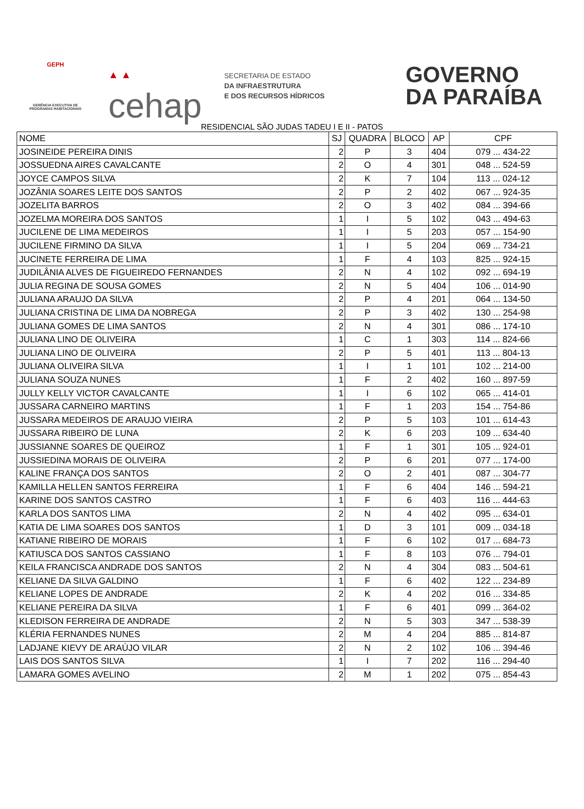GEPH
GERÊNCIA EXECUTIVA DE PROGRAMAS HABITACIONAIS
▲ ▲
cehap
SECRETARIA DE ESTADO
DA INFRAESTRUTURA
E DOS RECURSOS HÍDRICOS
GOVERNO
DA PARAÍBA
RESIDENCIAL SÃO JUDAS TADEU I E II - PATOS
| NOME | SJ | QUADRA | BLOCO | AP | CPF |
| --- | --- | --- | --- | --- | --- |
| JOSINEIDE PEREIRA DINIS | 2 | P | 3 | 404 | 079 ... 434-22 |
| JOSSUEDNA AIRES CAVALCANTE | 2 | O | 4 | 301 | 048 ... 524-59 |
| JOYCE CAMPOS SILVA | 2 | K | 7 | 104 | 113 ... 024-12 |
| JOZÂNIA SOARES LEITE DOS SANTOS | 2 | P | 2 | 402 | 067 ... 924-35 |
| JOZELITA BARROS | 2 | O | 3 | 402 | 084 ... 394-66 |
| JOZELMA MOREIRA DOS SANTOS | 1 | I | 5 | 102 | 043 ... 494-63 |
| JUCILENE DE LIMA MEDEIROS | 1 | I | 5 | 203 | 057 ... 154-90 |
| JUCILENE FIRMINO DA SILVA | 1 | I | 5 | 204 | 069 ... 734-21 |
| JUCINETE FERREIRA DE LIMA | 1 | F | 4 | 103 | 825 ... 924-15 |
| JUDILÂNIA ALVES DE FIGUEIREDO FERNANDES | 2 | N | 4 | 102 | 092 ... 694-19 |
| JULIA REGINA DE SOUSA GOMES | 2 | N | 5 | 404 | 106 ... 014-90 |
| JULIANA ARAUJO DA SILVA | 2 | P | 4 | 201 | 064 ... 134-50 |
| JULIANA CRISTINA DE LIMA DA NOBREGA | 2 | P | 3 | 402 | 130 ... 254-98 |
| JULIANA GOMES DE LIMA SANTOS | 2 | N | 4 | 301 | 086 ... 174-10 |
| JULIANA LINO DE OLIVEIRA | 1 | C | 1 | 303 | 114 ... 824-66 |
| JULIANA LINO DE OLIVEIRA | 2 | P | 5 | 401 | 113 ... 804-13 |
| JULIANA OLIVEIRA SILVA | 1 | I | 1 | 101 | 102 ... 214-00 |
| JULIANA SOUZA NUNES | 1 | F | 2 | 402 | 160 ... 897-59 |
| JULLY KELLY VICTOR CAVALCANTE | 1 | I | 6 | 102 | 065 ... 414-01 |
| JUSSARA CARNEIRO MARTINS | 1 | F | 1 | 203 | 154 ... 754-86 |
| JUSSARA MEDEIROS DE ARAUJO VIEIRA | 2 | P | 5 | 103 | 101 ... 614-43 |
| JUSSARA RIBEIRO DE LUNA | 2 | K | 6 | 203 | 109 ... 634-40 |
| JUSSIANNE SOARES DE QUEIROZ | 1 | F | 1 | 301 | 105 ... 924-01 |
| JUSSIEDINA MORAIS DE OLIVEIRA | 2 | P | 6 | 201 | 077 ... 174-00 |
| KALINE FRANÇA DOS SANTOS | 2 | O | 2 | 401 | 087 ... 304-77 |
| KAMILLA HELLEN SANTOS FERREIRA | 1 | F | 6 | 404 | 146 ... 594-21 |
| KARINE DOS SANTOS CASTRO | 1 | F | 6 | 403 | 116 ... 444-63 |
| KARLA DOS SANTOS LIMA | 2 | N | 4 | 402 | 095 ... 634-01 |
| KATIA DE LIMA SOARES DOS SANTOS | 1 | D | 3 | 101 | 009 ... 034-18 |
| KATIANE RIBEIRO DE MORAIS | 1 | F | 6 | 102 | 017 ... 684-73 |
| KATIUSCA DOS SANTOS CASSIANO | 1 | F | 8 | 103 | 076 ... 794-01 |
| KEILA FRANCISCA ANDRADE DOS SANTOS | 2 | N | 4 | 304 | 083 ... 504-61 |
| KELIANE DA SILVA GALDINO | 1 | F | 6 | 402 | 122 ... 234-89 |
| KELIANE LOPES DE ANDRADE | 2 | K | 4 | 202 | 016 ... 334-85 |
| KELIANE PEREIRA DA SILVA | 1 | F | 6 | 401 | 099 ... 364-02 |
| KLEDISON FERREIRA DE ANDRADE | 2 | N | 5 | 303 | 347 ... 538-39 |
| KLÉRIA FERNANDES NUNES | 2 | M | 4 | 204 | 885 ... 814-87 |
| LADJANE KIEVY DE ARAÚJO VILAR | 2 | N | 2 | 102 | 106 ... 394-46 |
| LAIS DOS SANTOS SILVA | 1 | I | 7 | 202 | 116 ... 294-40 |
| LAMARA GOMES AVELINO | 2 | M | 1 | 202 | 075 ... 854-43 |